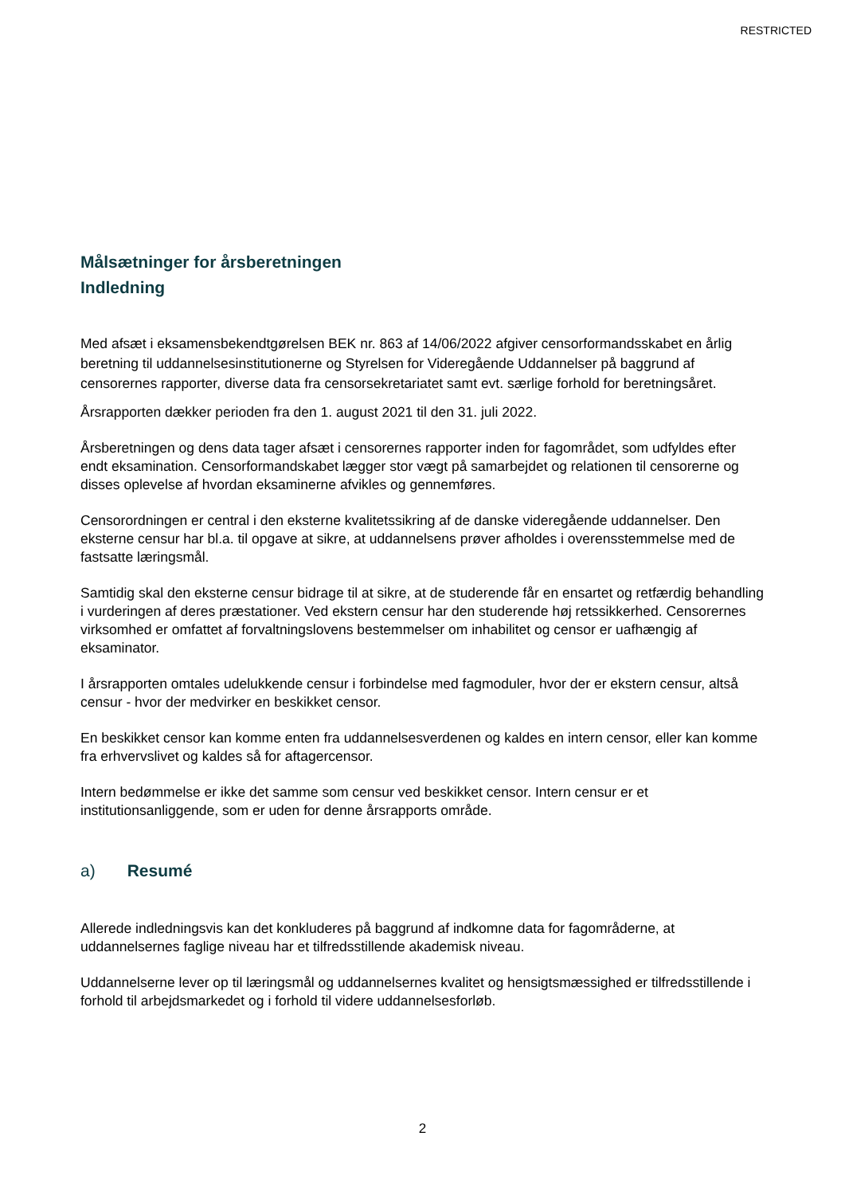RESTRICTED
Målsætninger for årsberetningen
Indledning
Med afsæt i eksamensbekendtgørelsen BEK nr. 863 af 14/06/2022 afgiver censorformandsskabet en årlig beretning til uddannelsesinstitutionerne og Styrelsen for Videregående Uddannelser på baggrund af censorernes rapporter, diverse data fra censorsekretariatet samt evt. særlige forhold for beretningsåret.
Årsrapporten dækker perioden fra den 1. august 2021 til den 31. juli 2022.
Årsberetningen og dens data tager afsæt i censorernes rapporter inden for fagområdet, som udfyldes efter endt eksamination. Censorformandskabet lægger stor vægt på samarbejdet og relationen til censorerne og disses oplevelse af hvordan eksaminerne afvikles og gennemføres.
Censorordningen er central i den eksterne kvalitetssikring af de danske videregående uddannelser. Den eksterne censur har bl.a. til opgave at sikre, at uddannelsens prøver afholdes i overensstemmelse med de fastsatte læringsmål.
Samtidig skal den eksterne censur bidrage til at sikre, at de studerende får en ensartet og retfærdig behandling i vurderingen af deres præstationer. Ved ekstern censur har den studerende høj retssikkerhed. Censorernes virksomhed er omfattet af forvaltningslovens bestemmelser om inhabilitet og censor er uafhængig af eksaminator.
I årsrapporten omtales udelukkende censur i forbindelse med fagmoduler, hvor der er ekstern censur, altså censur - hvor der medvirker en beskikket censor.
En beskikket censor kan komme enten fra uddannelsesverdenen og kaldes en intern censor, eller kan komme fra erhvervslivet og kaldes så for aftagercensor.
Intern bedømmelse er ikke det samme som censur ved beskikket censor. Intern censur er et institutionsanliggende, som er uden for denne årsrapports område.
a) Resumé
Allerede indledningsvis kan det konkluderes på baggrund af indkomne data for fagområderne, at uddannelsernes faglige niveau har et tilfredsstillende akademisk niveau.
Uddannelserne lever op til læringsmål og uddannelsernes kvalitet og hensigtsmæssighed er tilfredsstillende i forhold til arbejdsmarkedet og i forhold til videre uddannelsesforløb.
2